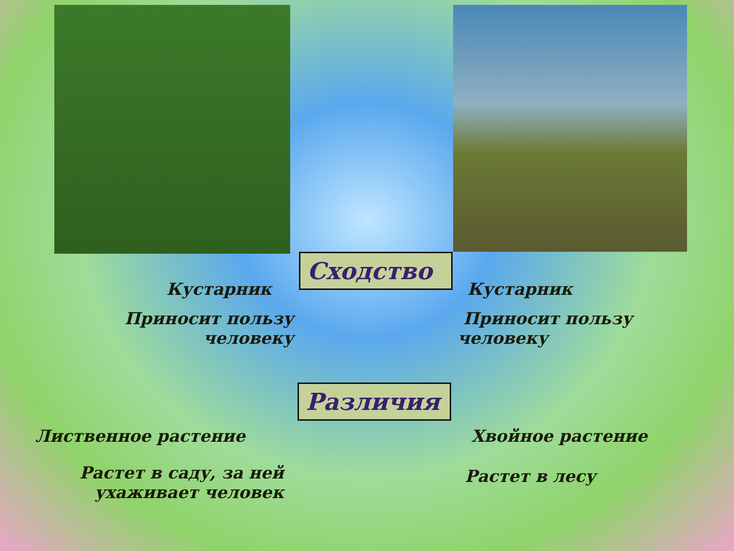Сходство
Кустарник
Приносит пользу человеку
Кустарник
Приносит пользу человеку
Различия
Лиственное растение
Растет в саду, за ней ухаживает человек
Хвойное растение
Растет в лесу